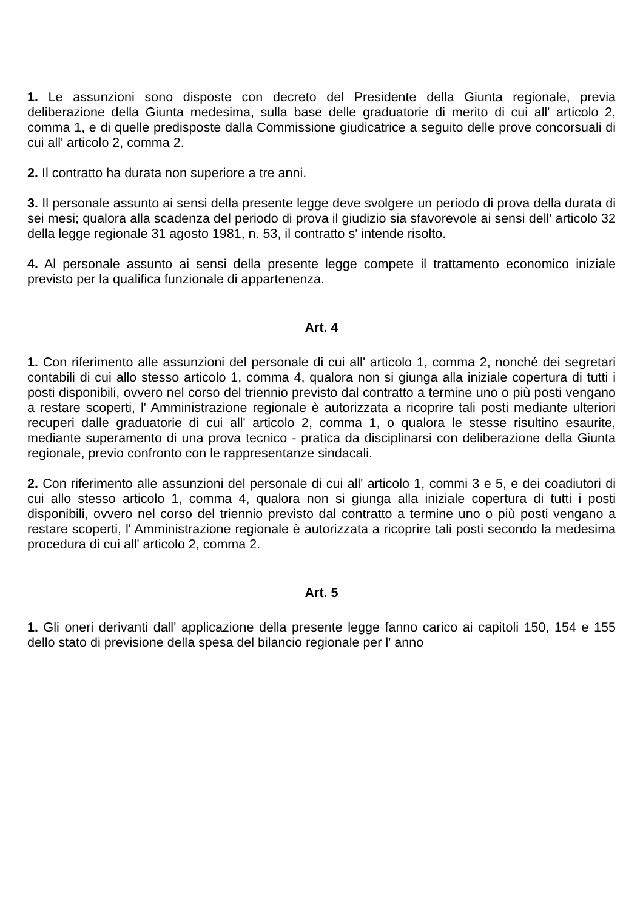1. Le assunzioni sono disposte con decreto del Presidente della Giunta regionale, previa deliberazione della Giunta medesima, sulla base delle graduatorie di merito di cui all' articolo 2, comma 1, e di quelle predisposte dalla Commissione giudicatrice a seguito delle prove concorsuali di cui all' articolo 2, comma 2.
2. Il contratto ha durata non superiore a tre anni.
3. Il personale assunto ai sensi della presente legge deve svolgere un periodo di prova della durata di sei mesi; qualora alla scadenza del periodo di prova il giudizio sia sfavorevole ai sensi dell' articolo 32 della legge regionale 31 agosto 1981, n. 53, il contratto s' intende risolto.
4. Al personale assunto ai sensi della presente legge compete il trattamento economico iniziale previsto per la qualifica funzionale di appartenenza.
Art. 4
1. Con riferimento alle assunzioni del personale di cui all' articolo 1, comma 2, nonché dei segretari contabili di cui allo stesso articolo 1, comma 4, qualora non si giunga alla iniziale copertura di tutti i posti disponibili, ovvero nel corso del triennio previsto dal contratto a termine uno o più posti vengano a restare scoperti, l' Amministrazione regionale è autorizzata a ricoprire tali posti mediante ulteriori recuperi dalle graduatorie di cui all' articolo 2, comma 1, o qualora le stesse risultino esaurite, mediante superamento di una prova tecnico - pratica da disciplinarsi con deliberazione della Giunta regionale, previo confronto con le rappresentanze sindacali.
2. Con riferimento alle assunzioni del personale di cui all' articolo 1, commi 3 e 5, e dei coadiutori di cui allo stesso articolo 1, comma 4, qualora non si giunga alla iniziale copertura di tutti i posti disponibili, ovvero nel corso del triennio previsto dal contratto a termine uno o più posti vengano a restare scoperti, l' Amministrazione regionale è autorizzata a ricoprire tali posti secondo la medesima procedura di cui all' articolo 2, comma 2.
Art. 5
1. Gli oneri derivanti dall' applicazione della presente legge fanno carico ai capitoli 150, 154 e 155 dello stato di previsione della spesa del bilancio regionale per l' anno